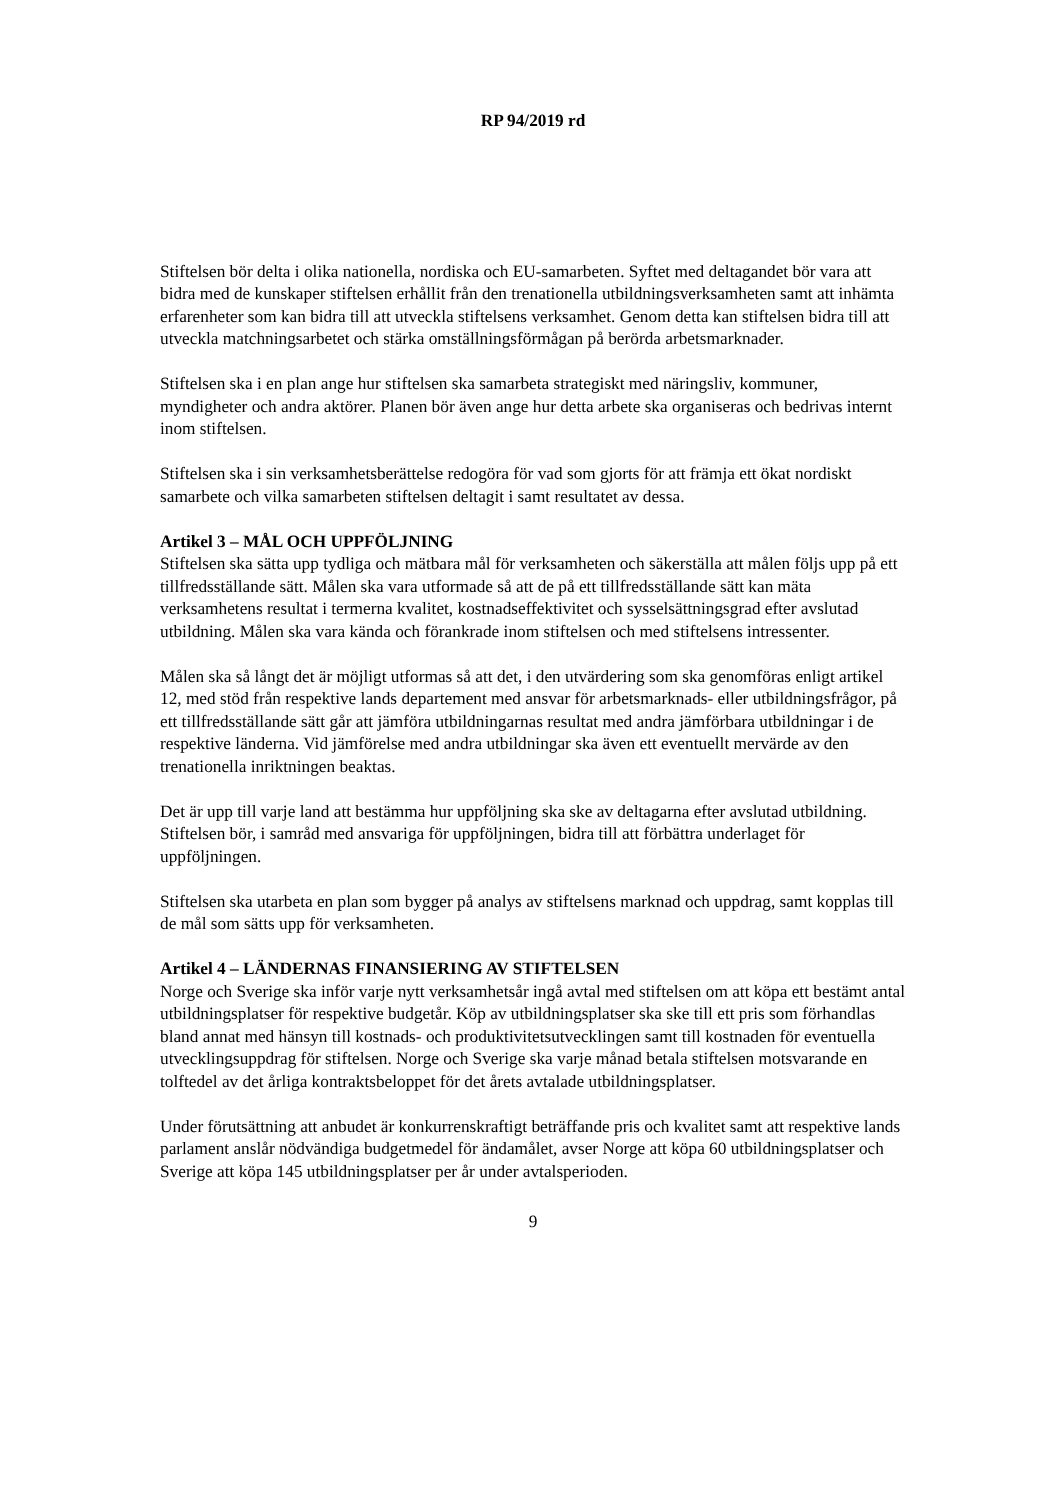RP 94/2019 rd
Stiftelsen bör delta i olika nationella, nordiska och EU-samarbeten. Syftet med deltagandet bör vara att bidra med de kunskaper stiftelsen erhållit från den trenationella utbildningsverksamheten samt att inhämta erfarenheter som kan bidra till att utveckla stiftelsens verksamhet. Genom detta kan stiftelsen bidra till att utveckla matchningsarbetet och stärka omställningsförmågan på berörda arbetsmarknader.
Stiftelsen ska i en plan ange hur stiftelsen ska samarbeta strategiskt med näringsliv, kommuner, myndigheter och andra aktörer. Planen bör även ange hur detta arbete ska organiseras och bedrivas internt inom stiftelsen.
Stiftelsen ska i sin verksamhetsberättelse redogöra för vad som gjorts för att främja ett ökat nordiskt samarbete och vilka samarbeten stiftelsen deltagit i samt resultatet av dessa.
Artikel 3 – MÅL OCH UPPFÖLJNING
Stiftelsen ska sätta upp tydliga och mätbara mål för verksamheten och säkerställa att målen följs upp på ett tillfredsställande sätt. Målen ska vara utformade så att de på ett tillfredsställande sätt kan mäta verksamhetens resultat i termerna kvalitet, kostnadseffektivitet och sysselsättningsgrad efter avslutad utbildning. Målen ska vara kända och förankrade inom stiftelsen och med stiftelsens intressenter.
Målen ska så långt det är möjligt utformas så att det, i den utvärdering som ska genomföras enligt artikel 12, med stöd från respektive lands departement med ansvar för arbetsmarknads- eller utbildningsfrågor, på ett tillfredsställande sätt går att jämföra utbildningarnas resultat med andra jämförbara utbildningar i de respektive länderna. Vid jämförelse med andra utbildningar ska även ett eventuellt mervärde av den trenationella inriktningen beaktas.
Det är upp till varje land att bestämma hur uppföljning ska ske av deltagarna efter avslutad utbildning. Stiftelsen bör, i samråd med ansvariga för uppföljningen, bidra till att förbättra underlaget för uppföljningen.
Stiftelsen ska utarbeta en plan som bygger på analys av stiftelsens marknad och uppdrag, samt kopplas till de mål som sätts upp för verksamheten.
Artikel 4 – LÄNDERNAS FINANSIERING AV STIFTELSEN
Norge och Sverige ska inför varje nytt verksamhetsår ingå avtal med stiftelsen om att köpa ett bestämt antal utbildningsplatser för respektive budgetår. Köp av utbildningsplatser ska ske till ett pris som förhandlas bland annat med hänsyn till kostnads- och produktivitetsutvecklingen samt till kostnaden för eventuella utvecklingsuppdrag för stiftelsen. Norge och Sverige ska varje månad betala stiftelsen motsvarande en tolftedel av det årliga kontraktsbeloppet för det årets avtalade utbildningsplatser.
Under förutsättning att anbudet är konkurrenskraftigt beträffande pris och kvalitet samt att respektive lands parlament anslår nödvändiga budgetmedel för ändamålet, avser Norge att köpa 60 utbildningsplatser och Sverige att köpa 145 utbildningsplatser per år under avtalsperioden.
9